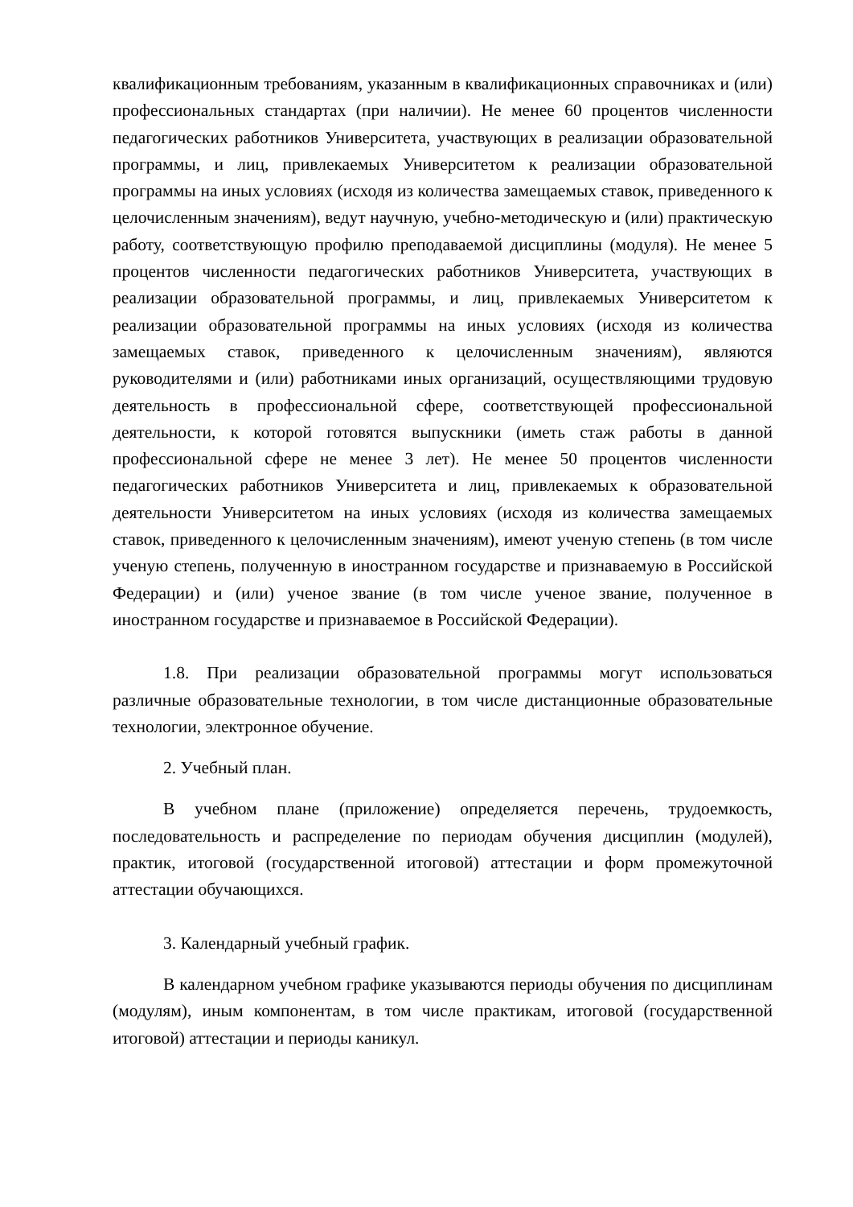квалификационным требованиям, указанным в квалификационных справочниках и (или) профессиональных стандартах (при наличии). Не менее 60 процентов численности педагогических работников Университета, участвующих в реализации образовательной программы, и лиц, привлекаемых Университетом к реализации образовательной программы на иных условиях (исходя из количества замещаемых ставок, приведенного к целочисленным значениям), ведут научную, учебно-методическую и (или) практическую работу, соответствующую профилю преподаваемой дисциплины (модуля). Не менее 5 процентов численности педагогических работников Университета, участвующих в реализации образовательной программы, и лиц, привлекаемых Университетом к реализации образовательной программы на иных условиях (исходя из количества замещаемых ставок, приведенного к целочисленным значениям), являются руководителями и (или) работниками иных организаций, осуществляющими трудовую деятельность в профессиональной сфере, соответствующей профессиональной деятельности, к которой готовятся выпускники (иметь стаж работы в данной профессиональной сфере не менее 3 лет). Не менее 50 процентов численности педагогических работников Университета и лиц, привлекаемых к образовательной деятельности Университетом на иных условиях (исходя из количества замещаемых ставок, приведенного к целочисленным значениям), имеют ученую степень (в том числе ученую степень, полученную в иностранном государстве и признаваемую в Российской Федерации) и (или) ученое звание (в том числе ученое звание, полученное в иностранном государстве и признаваемое в Российской Федерации).
1.8. При реализации образовательной программы могут использоваться различные образовательные технологии, в том числе дистанционные образовательные технологии, электронное обучение.
2. Учебный план.
В учебном плане (приложение) определяется перечень, трудоемкость, последовательность и распределение по периодам обучения дисциплин (модулей), практик, итоговой (государственной итоговой) аттестации и форм промежуточной аттестации обучающихся.
3. Календарный учебный график.
В календарном учебном графике указываются периоды обучения по дисциплинам (модулям), иным компонентам, в том числе практикам, итоговой (государственной итоговой) аттестации и периоды каникул.